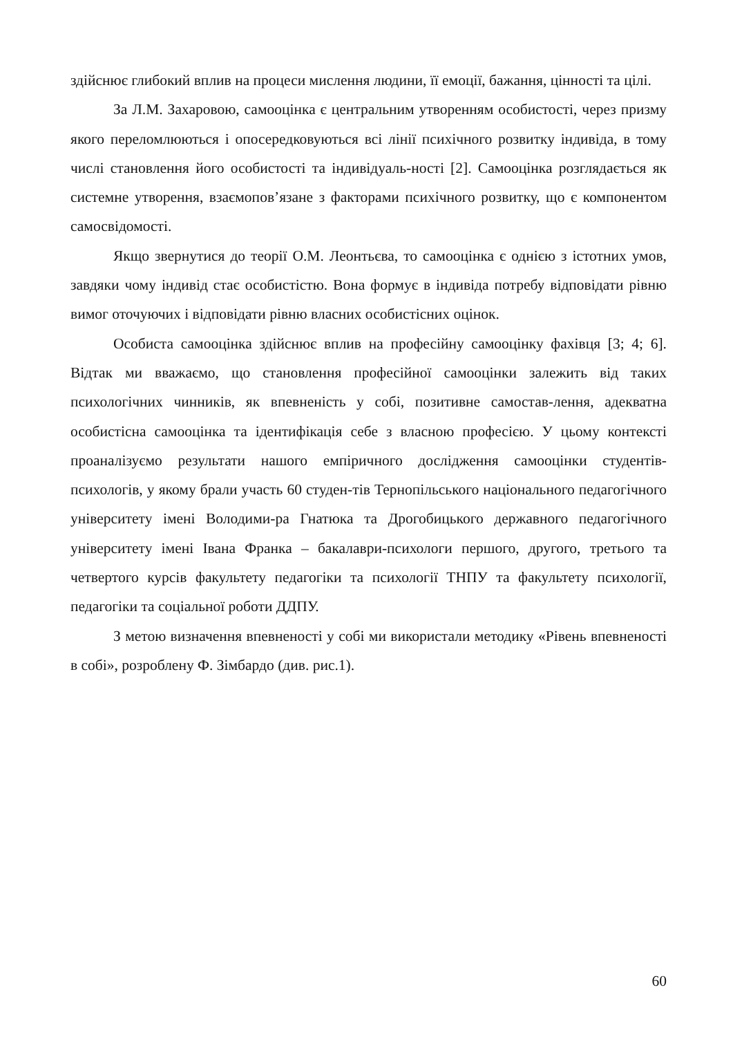здійснює глибокий вплив на процеси мислення людини, її емоції, бажання, цінності та цілі.
За Л.М. Захаровою, самооцінка є центральним утворенням особистості, через призму якого переломлюються і опосередковуються всі лінії психічного розвитку індивіда, в тому числі становлення його особистості та індивідуаль-ності [2]. Самооцінка розглядається як системне утворення, взаємопов’язане з факторами психічного розвитку, що є компонентом самосвідомості.
Якщо звернутися до теорії О.М. Леонтьєва, то самооцінка є однією з істотних умов, завдяки чому індивід стає особистістю. Вона формує в індивіда потребу відповідати рівню вимог оточуючих і відповідати рівню власних особистісних оцінок.
Особиста самооцінка здійснює вплив на професійну самооцінку фахівця [3; 4; 6]. Відтак ми вважаємо, що становлення професійної самооцінки залежить від таких психологічних чинників, як впевненість у собі, позитивне самостав-лення, адекватна особистісна самооцінка та ідентифікація себе з власною професією. У цьому контексті проаналізуємо результати нашого емпіричного дослідження самооцінки студентів-психологів, у якому брали участь 60 студен-тів Тернопільського національного педагогічного університету імені Володими-ра Гнатюка та Дрогобицького державного педагогічного університету імені Івана Франка – бакалаври-психологи першого, другого, третього та четвертого курсів факультету педагогіки та психології ТНПУ та факультету психології, педагогіки та соціальної роботи ДДПУ.
З метою визначення впевненості у собі ми використали методику «Рівень впевненості в собі», розроблену Ф. Зімбардо (див. рис.1).
60